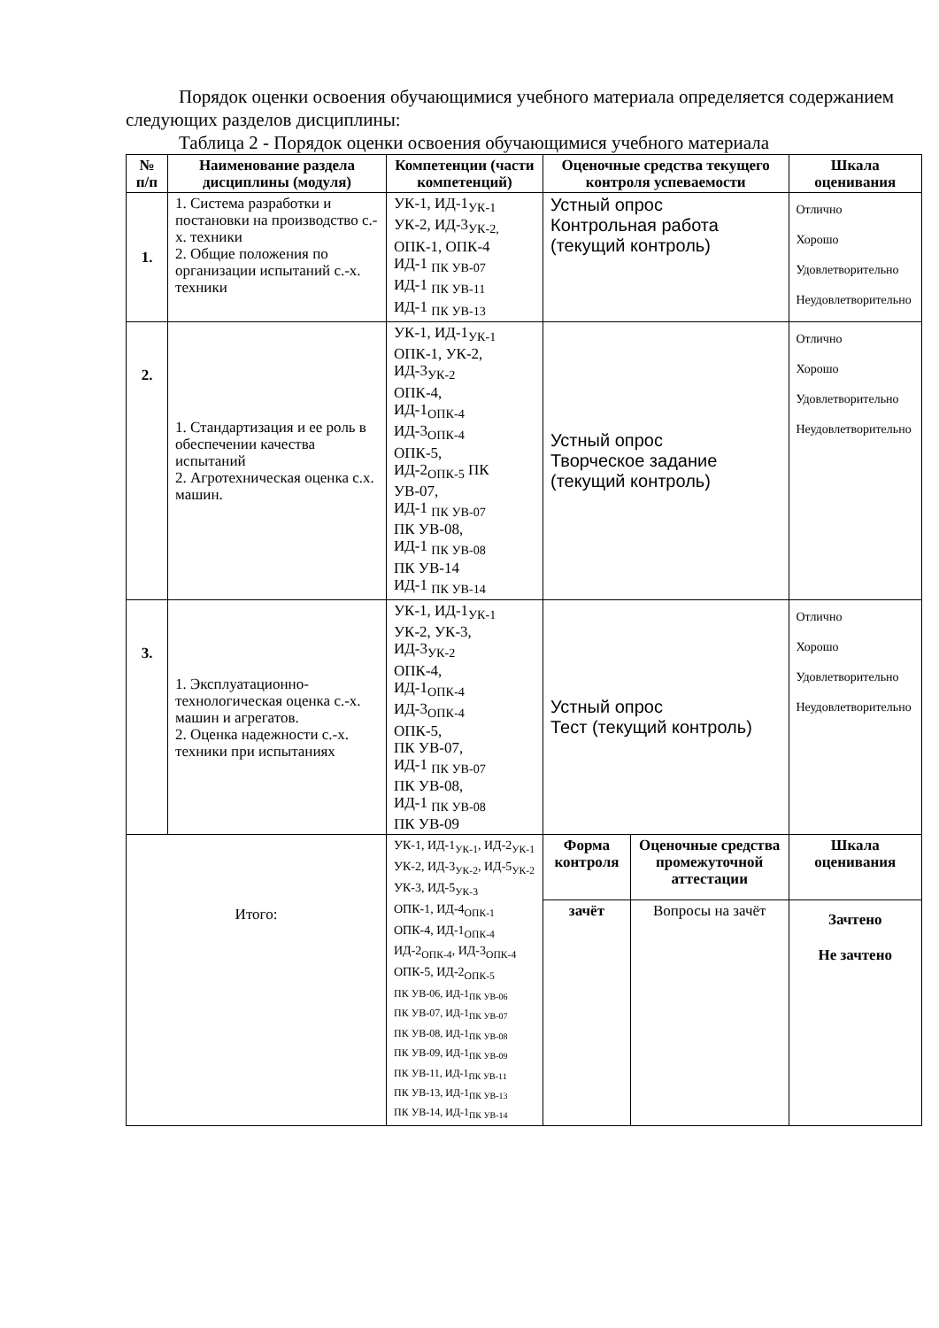Порядок оценки освоения обучающимися учебного материала определяется содержанием следующих разделов дисциплины:
Таблица 2 - Порядок оценки освоения обучающимися учебного материала
| № п/п | Наименование раздела дисциплины (модуля) | Компетенции (части компетенций) | Оценочные средства текущего контроля успеваемости | | Шкала оценивания |
| --- | --- | --- | --- | --- | --- |
| 1. | 1. Система разработки и постановки на производство с.-х. техники 2. Общие положения по организации испытаний с.-х. техники | УК-1, ИД-1<sub>УК-1</sub> УК-2, ИД-3<sub>УК-2,</sub> ОПК-1, ОПК-4 ИД-1 <sub>ПК УВ-07</sub> ИД-1 <sub>ПК УВ-11</sub> ИД-1 <sub>ПК УВ-13</sub> | Устный опрос Контрольная работа (текущий контроль) | | Отлично Хорошо Удовлетворительно Неудовлетворительно |
| 2. | 1. Стандартизация и ее роль в обеспечении качества испытаний 2. Агротехническая оценка с.х. машин. | УК-1, ИД-1<sub>УК-1</sub> ОПК-1, УК-2, ИД-3<sub>УК-2</sub> ОПК-4, ИД-1<sub>ОПК-4</sub> ИД-3<sub>ОПК-4</sub> ОПК-5, ИД-2<sub>ОПК-5</sub> ПК УВ-07, ИД-1 <sub>ПК УВ-07</sub> ПК УВ-08, ИД-1 <sub>ПК УВ-08</sub> ПК УВ-14 ИД-1 <sub>ПК УВ-14</sub> | Устный опрос Творческое задание (текущий контроль) | | Отлично Хорошо Удовлетворительно Неудовлетворительно |
| 3. | 1. Эксплуатационно-технологическая оценка с.-х. машин и агрегатов. 2. Оценка надежности с.-х. техники при испытаниях | УК-1, ИД-1<sub>УК-1</sub> УК-2, УК-3, ИД-3<sub>УК-2</sub> ОПК-4, ИД-1<sub>ОПК-4</sub> ИД-3<sub>ОПК-4</sub> ОПК-5, ПК УВ-07, ИД-1 <sub>ПК УВ-07</sub> ПК УВ-08, ИД-1 <sub>ПК УВ-08</sub> ПК УВ-09 | Устный опрос Тест (текущий контроль) | | Отлично Хорошо Удовлетворительно Неудовлетворительно |
| Итого: | | УК-1, ИД-1<sub>УК-1</sub>, ИД-2<sub>УК-1</sub> УК-2, ИД-3<sub>УК-2</sub>, ИД-5<sub>УК-2</sub> УК-3, ИД-5<sub>УК-3</sub> ОПК-1, ИД-4<sub>ОПК-1</sub> ОПК-4, ИД-1<sub>ОПК-4</sub> ИД-2<sub>ОПК-4</sub>, ИД-3<sub>ОПК-4</sub> ОПК-5, ИД-2<sub>ОПК-5</sub> ПК УВ-06, ИД-1<sub>ПК УВ-06</sub> ПК УВ-07, ИД-1<sub>ПК УВ-07</sub> ПК УВ-08, ИД-1<sub>ПК УВ-08</sub> ПК УВ-09, ИД-1<sub>ПК УВ-09</sub> ПК УВ-11, ИД-1<sub>ПК УВ-11</sub> ПК УВ-13, ИД-1<sub>ПК УВ-13</sub> ПК УВ-14, ИД-1<sub>ПК УВ-14</sub> | Форма контроля | Оценочные средства промежуточной аттестации | Шкала оценивания |
| | | | зачёт | Вопросы на зачёт | Зачтено Не зачтено |